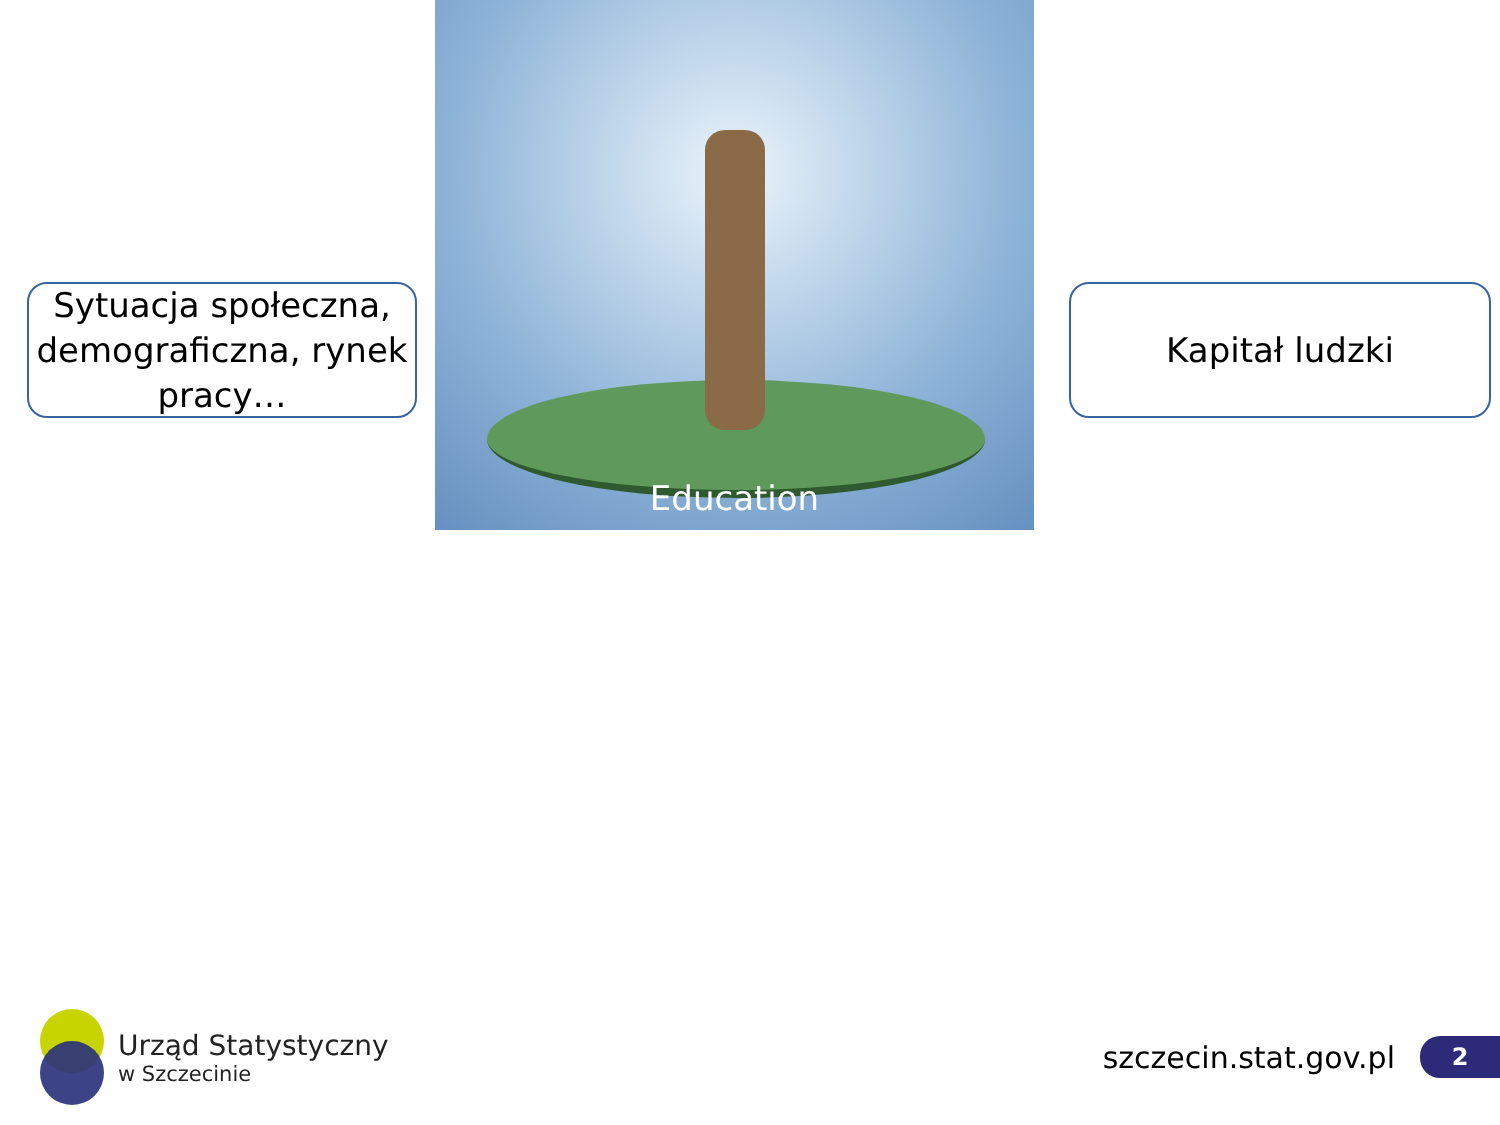Sytuacja społeczna, demograficzna, rynek pracy…
Education
Kapitał ludzki
Urząd Statystyczny
w Szczecinie
szczecin.stat.gov.pl
2